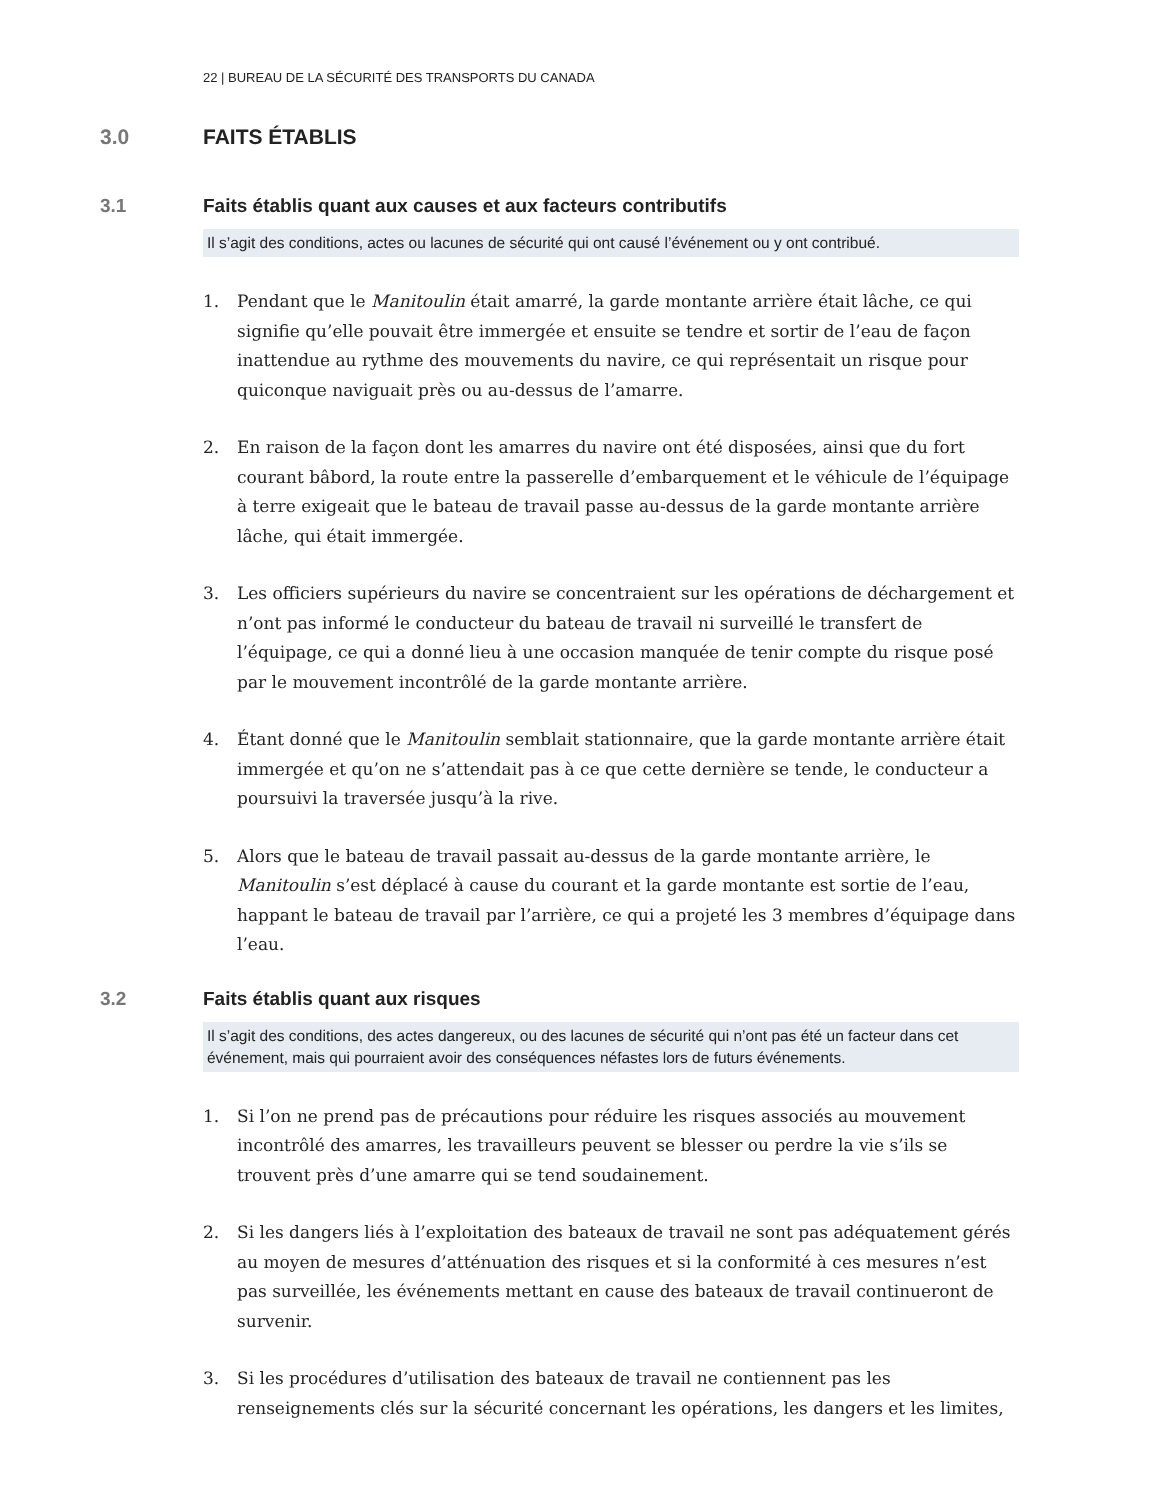22 | BUREAU DE LA SÉCURITÉ DES TRANSPORTS DU CANADA
3.0 FAITS ÉTABLIS
3.1 Faits établis quant aux causes et aux facteurs contributifs
Il s’agit des conditions, actes ou lacunes de sécurité qui ont causé l’événement ou y ont contribué.
1. Pendant que le Manitoulin était amarré, la garde montante arrière était lâche, ce qui signifie qu’elle pouvait être immergée et ensuite se tendre et sortir de l’eau de façon inattendue au rythme des mouvements du navire, ce qui représentait un risque pour quiconque naviguait près ou au-dessus de l’amarre.
2. En raison de la façon dont les amarres du navire ont été disposées, ainsi que du fort courant bâbord, la route entre la passerelle d’embarquement et le véhicule de l’équipage à terre exigeait que le bateau de travail passe au-dessus de la garde montante arrière lâche, qui était immergée.
3. Les officiers supérieurs du navire se concentraient sur les opérations de déchargement et n’ont pas informé le conducteur du bateau de travail ni surveillé le transfert de l’équipage, ce qui a donné lieu à une occasion manquée de tenir compte du risque posé par le mouvement incontrôlé de la garde montante arrière.
4. Étant donné que le Manitoulin semblait stationnaire, que la garde montante arrière était immergée et qu’on ne s’attendait pas à ce que cette dernière se tende, le conducteur a poursuivi la traversée jusqu’à la rive.
5. Alors que le bateau de travail passait au-dessus de la garde montante arrière, le Manitoulin s’est déplacé à cause du courant et la garde montante est sortie de l’eau, happant le bateau de travail par l’arrière, ce qui a projeté les 3 membres d’équipage dans l’eau.
3.2 Faits établis quant aux risques
Il s’agit des conditions, des actes dangereux, ou des lacunes de sécurité qui n’ont pas été un facteur dans cet événement, mais qui pourraient avoir des conséquences néfastes lors de futurs événements.
1. Si l’on ne prend pas de précautions pour réduire les risques associés au mouvement incontrôlé des amarres, les travailleurs peuvent se blesser ou perdre la vie s’ils se trouvent près d’une amarre qui se tend soudainement.
2. Si les dangers liés à l’exploitation des bateaux de travail ne sont pas adéquatement gérés au moyen de mesures d’atténuation des risques et si la conformité à ces mesures n’est pas surveillée, les événements mettant en cause des bateaux de travail continueront de survenir.
3. Si les procédures d’utilisation des bateaux de travail ne contiennent pas les renseignements clés sur la sécurité concernant les opérations, les dangers et les limites,